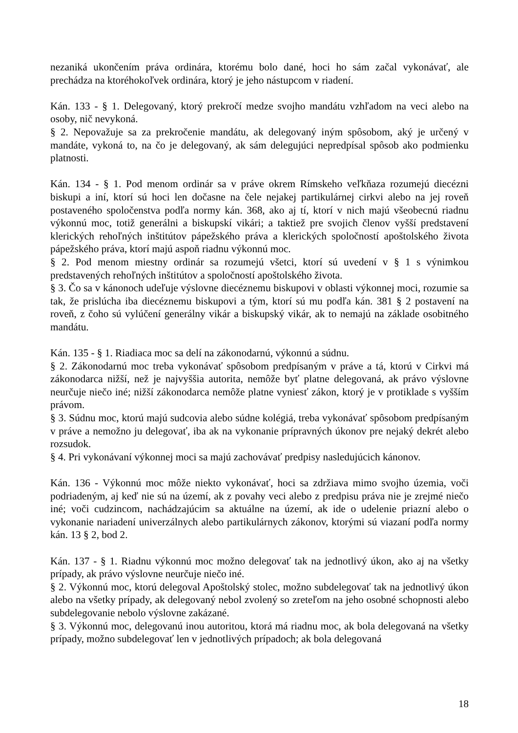nezaniká ukončením práva ordinára, ktorému bolo dané, hoci ho sám začal vykonávať, ale prechádza na ktoréhokoľvek ordinára, ktorý je jeho nástupcom v riadení.
Kán. 133 - § 1. Delegovaný, ktorý prekročí medze svojho mandátu vzhľadom na veci alebo na osoby, nič nevykoná.
§ 2. Nepovažuje sa za prekročenie mandátu, ak delegovaný iným spôsobom, aký je určený v mandáte, vykoná to, na čo je delegovaný, ak sám delegujúci nepredpísal spôsob ako podmienku platnosti.
Kán. 134 - § 1. Pod menom ordinár sa v práve okrem Rímskeho veľkňaza rozumejú diecézni biskupi a iní, ktorí sú hoci len dočasne na čele nejakej partikulárnej cirkvi alebo na jej roveň postaveného spoločenstva podľa normy kán. 368, ako aj tí, ktorí v nich majú všeobecnú riadnu výkonnú moc, totiž generálni a biskupskí vikári; a taktiež pre svojich členov vyšší predstavení klerických rehoľných inštitútov pápežského práva a klerických spoločností apoštolského života pápežského práva, ktorí majú aspoň riadnu výkonnú moc.
§ 2. Pod menom miestny ordinár sa rozumejú všetci, ktorí sú uvedení v § 1 s výnimkou predstavených rehoľných inštitútov a spoločností apoštolského života.
§ 3. Čo sa v kánonoch udeľuje výslovne diecéznemu biskupovi v oblasti výkonnej moci, rozumie sa tak, že prislúcha iba diecéznemu biskupovi a tým, ktorí sú mu podľa kán. 381 § 2 postavení na roveň, z čoho sú vylúčení generálny vikár a biskupský vikár, ak to nemajú na základe osobitného mandátu.
Kán. 135 - § 1. Riadiaca moc sa delí na zákonodarnú, výkonnú a súdnu.
§ 2. Zákonodarnú moc treba vykonávať spôsobom predpísaným v práve a tá, ktorú v Cirkvi má zákonodarca nižší, než je najvyššia autorita, nemôže byť platne delegovaná, ak právo výslovne neurčuje niečo iné; nižší zákonodarca nemôže platne vyniesť zákon, ktorý je v protiklade s vyšším právom.
§ 3. Súdnu moc, ktorú majú sudcovia alebo súdne kolégiá, treba vykonávať spôsobom predpísaným v práve a nemožno ju delegovať, iba ak na vykonanie prípravných úkonov pre nejaký dekrét alebo rozsudok.
§ 4. Pri vykonávaní výkonnej moci sa majú zachovávať predpisy nasledujúcich kánonov.
Kán. 136 - Výkonnú moc môže niekto vykonávať, hoci sa zdržiava mimo svojho územia, voči podriadeným, aj keď nie sú na území, ak z povahy veci alebo z predpisu práva nie je zrejmé niečo iné; voči cudzincom, nachádzajúcim sa aktuálne na území, ak ide o udelenie priazní alebo o vykonanie nariadení univerzálnych alebo partikulárnych zákonov, ktorými sú viazaní podľa normy kán. 13 § 2, bod 2.
Kán. 137 - § 1. Riadnu výkonnú moc možno delegovať tak na jednotlivý úkon, ako aj na všetky prípady, ak právo výslovne neurčuje niečo iné.
§ 2. Výkonnú moc, ktorú delegoval Apoštolský stolec, možno subdelegovať tak na jednotlivý úkon alebo na všetky prípady, ak delegovaný nebol zvolený so zreteľom na jeho osobné schopnosti alebo subdelegovanie nebolo výslovne zakázané.
§ 3. Výkonnú moc, delegovanú inou autoritou, ktorá má riadnu moc, ak bola delegovaná na všetky prípady, možno subdelegovať len v jednotlivých prípadoch; ak bola delegovaná
18